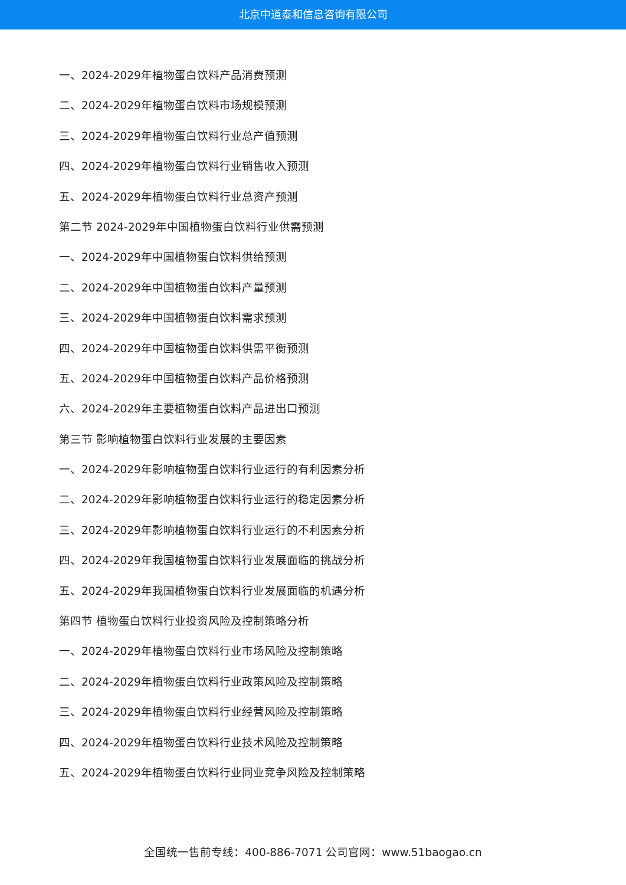北京中道泰和信息咨询有限公司
一、2024-2029年植物蛋白饮料产品消费预测
二、2024-2029年植物蛋白饮料市场规模预测
三、2024-2029年植物蛋白饮料行业总产值预测
四、2024-2029年植物蛋白饮料行业销售收入预测
五、2024-2029年植物蛋白饮料行业总资产预测
第二节 2024-2029年中国植物蛋白饮料行业供需预测
一、2024-2029年中国植物蛋白饮料供给预测
二、2024-2029年中国植物蛋白饮料产量预测
三、2024-2029年中国植物蛋白饮料需求预测
四、2024-2029年中国植物蛋白饮料供需平衡预测
五、2024-2029年中国植物蛋白饮料产品价格预测
六、2024-2029年主要植物蛋白饮料产品进出口预测
第三节 影响植物蛋白饮料行业发展的主要因素
一、2024-2029年影响植物蛋白饮料行业运行的有利因素分析
二、2024-2029年影响植物蛋白饮料行业运行的稳定因素分析
三、2024-2029年影响植物蛋白饮料行业运行的不利因素分析
四、2024-2029年我国植物蛋白饮料行业发展面临的挑战分析
五、2024-2029年我国植物蛋白饮料行业发展面临的机遇分析
第四节 植物蛋白饮料行业投资风险及控制策略分析
一、2024-2029年植物蛋白饮料行业市场风险及控制策略
二、2024-2029年植物蛋白饮料行业政策风险及控制策略
三、2024-2029年植物蛋白饮料行业经营风险及控制策略
四、2024-2029年植物蛋白饮料行业技术风险及控制策略
五、2024-2029年植物蛋白饮料行业同业竞争风险及控制策略
全国统一售前专线：400-886-7071 公司官网：www.51baogao.cn